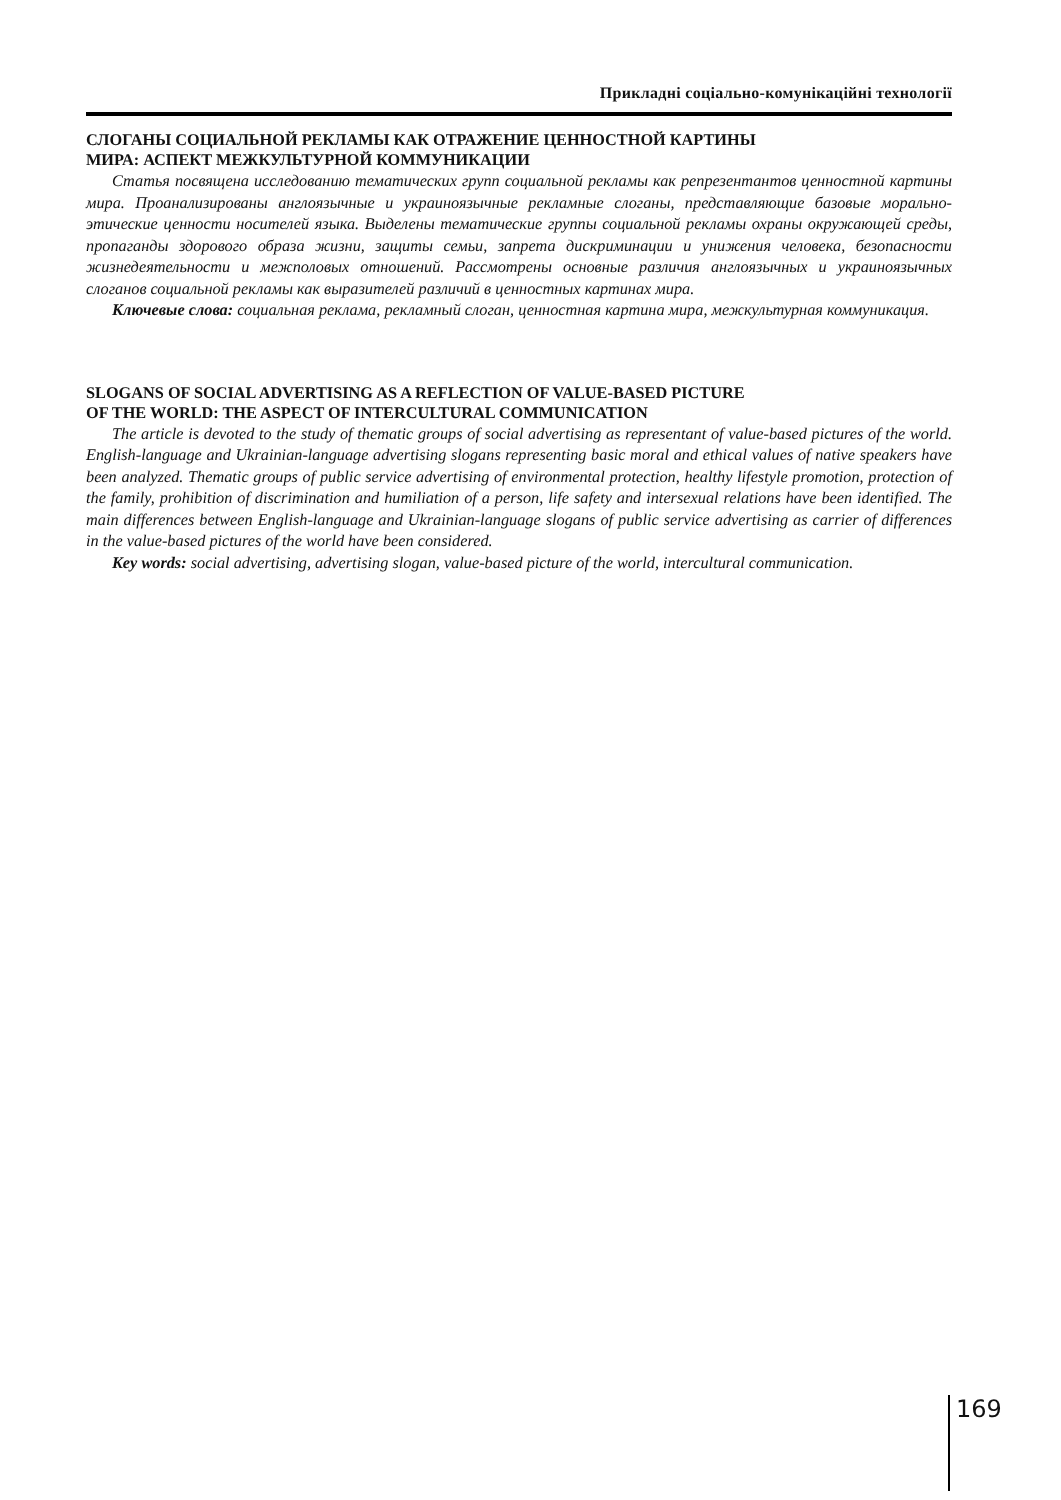Прикладні соціально-комунікаційні технології
СЛОГАНЫ СОЦИАЛЬНОЙ РЕКЛАМЫ КАК ОТРАЖЕНИЕ ЦЕННОСТНОЙ КАРТИНЫ
МИРА: АСПЕКТ МЕЖКУЛЬТУРНОЙ КОММУНИКАЦИИ
Статья посвящена исследованию тематических групп социальной рекламы как репрезентантов ценностной картины мира. Проанализированы англоязычные и украиноязычные рекламные слоганы, представляющие базовые морально-этические ценности носителей языка. Выделены тематические группы социальной рекламы охраны окружающей среды, пропаганды здорового образа жизни, защиты семьи, запрета дискриминации и унижения человека, безопасности жизнедеятельности и межполовых отношений. Рассмотрены основные различия англоязычных и украиноязычных слоганов социальной рекламы как выразителей различий в ценностных картинах мира.
Ключевые слова: социальная реклама, рекламный слоган, ценностная картина мира, межкультурная коммуникация.
SLOGANS OF SOCIAL ADVERTISING AS A REFLECTION OF VALUE-BASED PICTURE
OF THE WORLD: THE ASPECT OF INTERCULTURAL COMMUNICATION
The article is devoted to the study of thematic groups of social advertising as representant of value-based pictures of the world. English-language and Ukrainian-language advertising slogans representing basic moral and ethical values of native speakers have been analyzed. Thematic groups of public service advertising of environmental protection, healthy lifestyle promotion, protection of the family, prohibition of discrimination and humiliation of a person, life safety and intersexual relations have been identified. The main differences between English-language and Ukrainian-language slogans of public service advertising as carrier of differences in the value-based pictures of the world have been considered.
Key words: social advertising, advertising slogan, value-based picture of the world, intercultural communication.
169